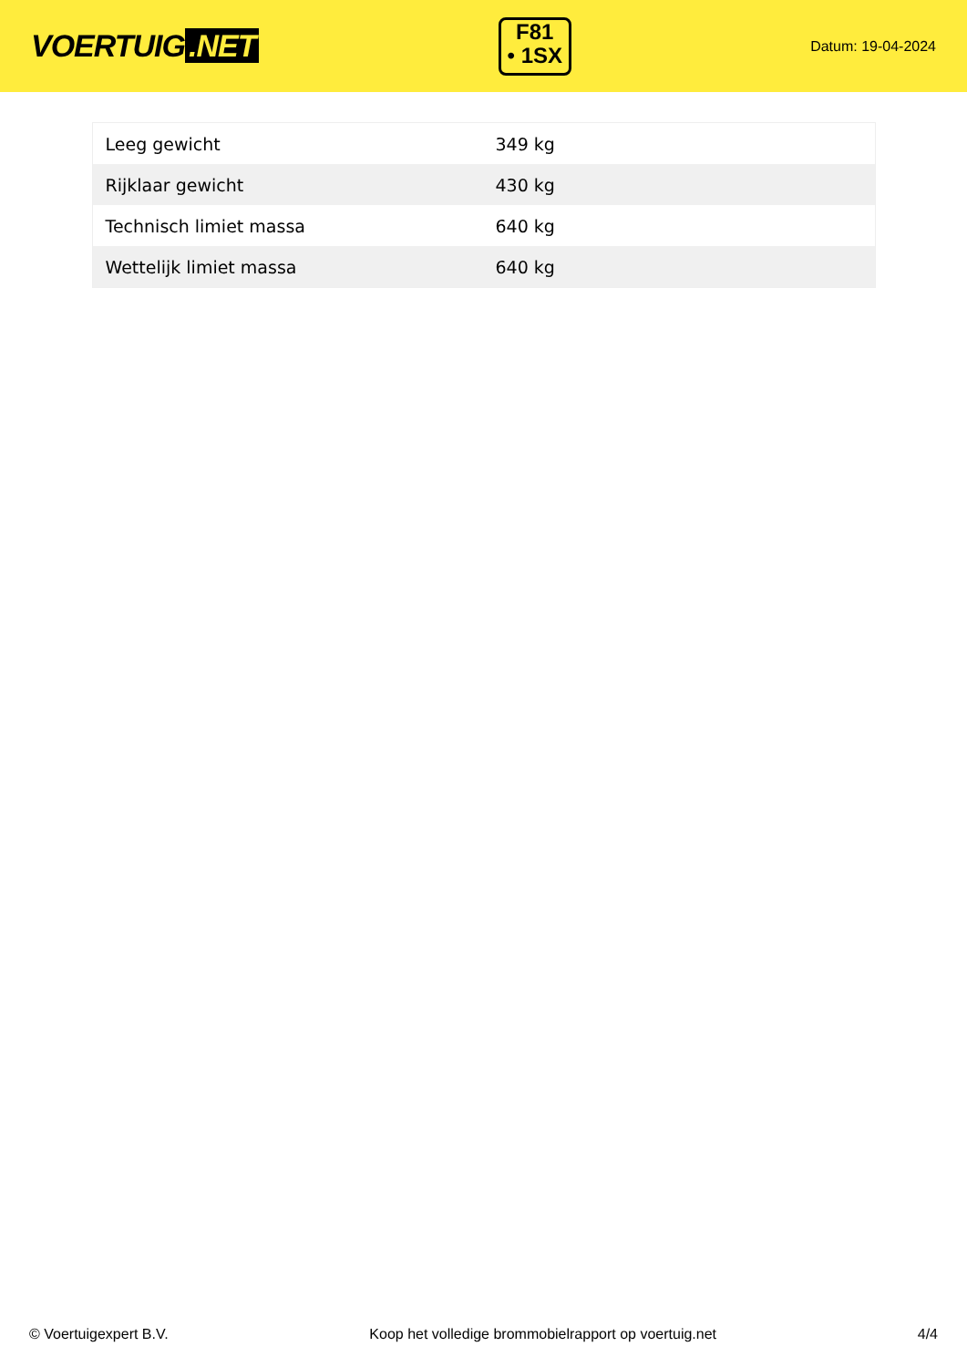VOERTUIG.NET
F81
• 1SX
Datum: 19-04-2024
| Leeg gewicht | 349 kg |
| Rijklaar gewicht | 430 kg |
| Technisch limiet massa | 640 kg |
| Wettelijk limiet massa | 640 kg |
© Voertuigexpert B.V. Koop het volledige brommobielrapport op voertuig.net 4/4